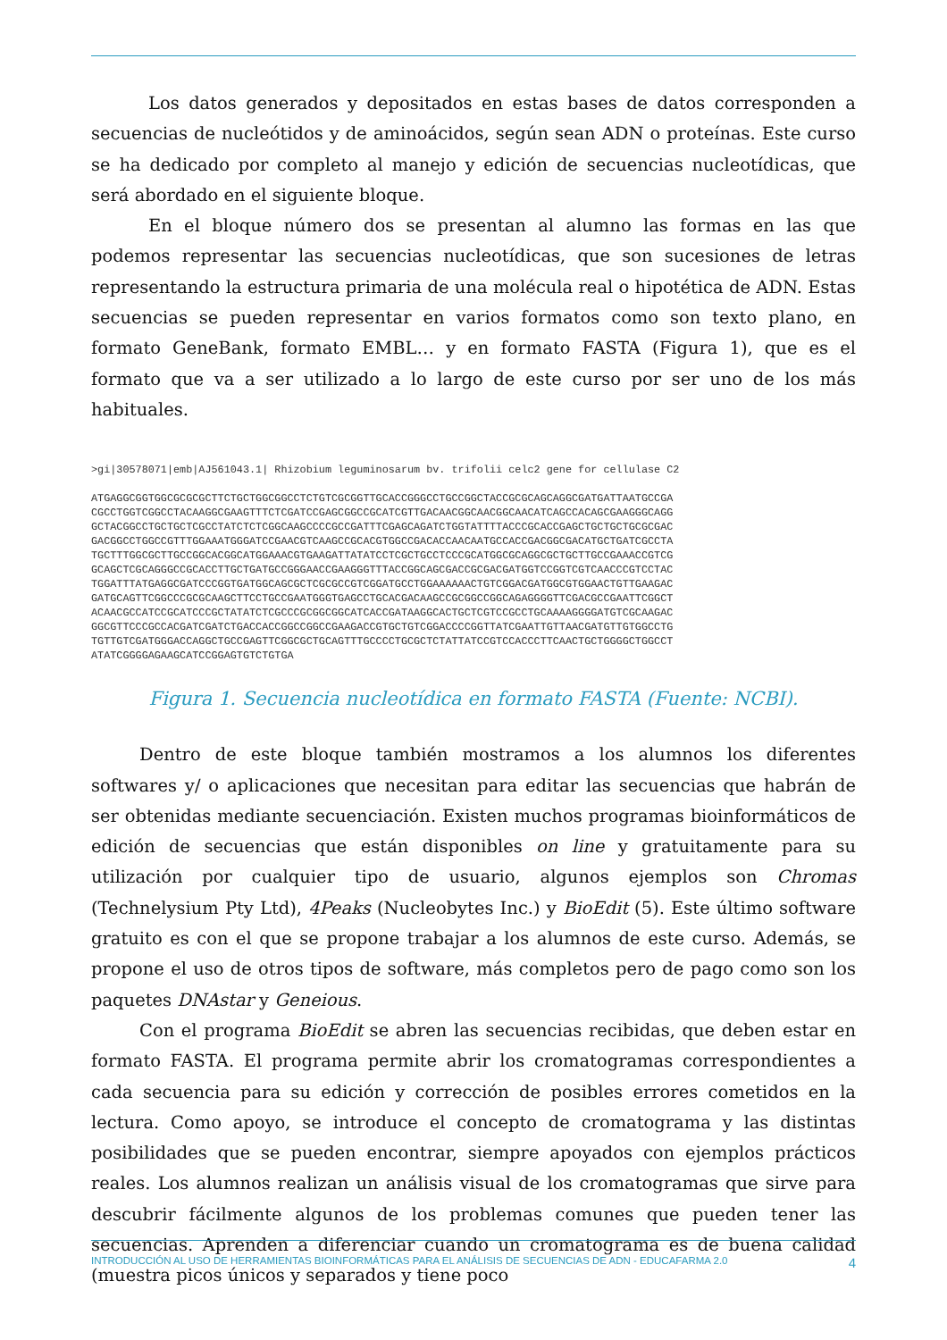Los datos generados y depositados en estas bases de datos corresponden a secuencias de nucleótidos y de aminoácidos, según sean ADN o proteínas. Este curso se ha dedicado por completo al manejo y edición de secuencias nucleotídicas, que será abordado en el siguiente bloque.
En el bloque número dos se presentan al alumno las formas en las que podemos representar las secuencias nucleotídicas, que son sucesiones de letras representando la estructura primaria de una molécula real o hipotética de ADN. Estas secuencias se pueden representar en varios formatos como son texto plano, en formato GeneBank, formato EMBL… y en formato FASTA (Figura 1), que es el formato que va a ser utilizado a lo largo de este curso por ser uno de los más habituales.
>gi|30578071|emb|AJ561043.1| Rhizobium leguminosarum bv. trifolii celc2 gene for cellulase C2

ATGAGGCGGTGGCGCGCGCTTCTGCTGGCGGCCTCTGTCGCGGTTGCACCGGGCCTGCCGGCTACCGCGCAGCAGGCGATGATTAATGCCGA
CGCCTGGTCGGCCTACAAGGCGAAGTTTCTCGATCCGAGCGGCCGCATCGTTGACAACGGCAACGGCAACATCAGCCACAGCGAAGGGCAGG
GCTACGGCCTGCTGCTCGCCTATCTCTCGGCAAGCCCCGCCGATTTCGAGCAGATCTGGTATTTTACCCGCACCGAGCTGCTGCTGCGCGAC
GACGGCCTGGCCGTTTGGAAATGGGATCCGAACGTCAAGCCGCACGTGGCCGACACCAACAATGCCACCGACGGCGACATGCTGATCGCCTA
TGCTTTGGCGCTTGCCGGCACGGCATGGAAACGTGAAGATTATATCCTCGCTGCCTCCCGCATGGCGCAGGCGCTGCTTGCCGAAACCGTCG
GCAGCTCGCAGGGCCGCACCTTGCTGATGCCGGGAACCGAAGGGTTTACCGGCAGCGACCGCGACGATGGTCCGGTCGTCAACCCGTCCTAC
TGGATTTATGAGGCGATCCCGGTGATGGCAGCGCTCGCGCCGTCGGATGCCTGGAAAAAACTGTCGGACGATGGCGTGGAACTGTTGAAGAC
GATGCAGTTCGGCCCGCGCAAGCTTCCTGCCGAATGGGTGAGCCTGCACGACAAGCCGCGGCCGGCAGAGGGGTTCGACGCCGAATTCGGCT
ACAACGCCATCCGCATCCCGCTATATCTCGCCCGCGGCGGCATCACCGATAAGGCACTGCTCGTCCGCCTGCAAAAGGGGATGTCGCAAGAC
GGCGTTCCCGCCACGATCGATCTGACCACCGGCCGGCCGAAGACCGTGCTGTCGGACCCCGGTTATCGAATTGTTAACGATGTTGTGGCCTG
TGTTGTCGATGGGACCAGGCTGCCGAGTTCGGCGCTGCAGTTTGCCCCTGCGCTCTATTATCCGTCCACCCTTCAACTGCTGGGGCTGGCCT
ATATCGGGGAGAAGCATCCGGAGTGTCTGTGA
Figura 1. Secuencia nucleotídica en formato FASTA (Fuente: NCBI).
Dentro de este bloque también mostramos a los alumnos los diferentes softwares y/ o aplicaciones que necesitan para editar las secuencias que habrán de ser obtenidas mediante secuenciación. Existen muchos programas bioinformáticos de edición de secuencias que están disponibles on line y gratuitamente para su utilización por cualquier tipo de usuario, algunos ejemplos son Chromas (Technelysium Pty Ltd), 4Peaks (Nucleobytes Inc.) y BioEdit (5). Este último software gratuito es con el que se propone trabajar a los alumnos de este curso. Además, se propone el uso de otros tipos de software, más completos pero de pago como son los paquetes DNAstar y Geneious.
Con el programa BioEdit se abren las secuencias recibidas, que deben estar en formato FASTA. El programa permite abrir los cromatogramas correspondientes a cada secuencia para su edición y corrección de posibles errores cometidos en la lectura. Como apoyo, se introduce el concepto de cromatograma y las distintas posibilidades que se pueden encontrar, siempre apoyados con ejemplos prácticos reales. Los alumnos realizan un análisis visual de los cromatogramas que sirve para descubrir fácilmente algunos de los problemas comunes que pueden tener las secuencias. Aprenden a diferenciar cuando un cromatograma es de buena calidad (muestra picos únicos y separados y tiene poco
INTRODUCCIÓN AL USO DE HERRAMIENTAS BIOINFORMÁTICAS PARA EL ANÁLISIS DE SECUENCIAS DE ADN - EDUCAFARMA 2.0 4